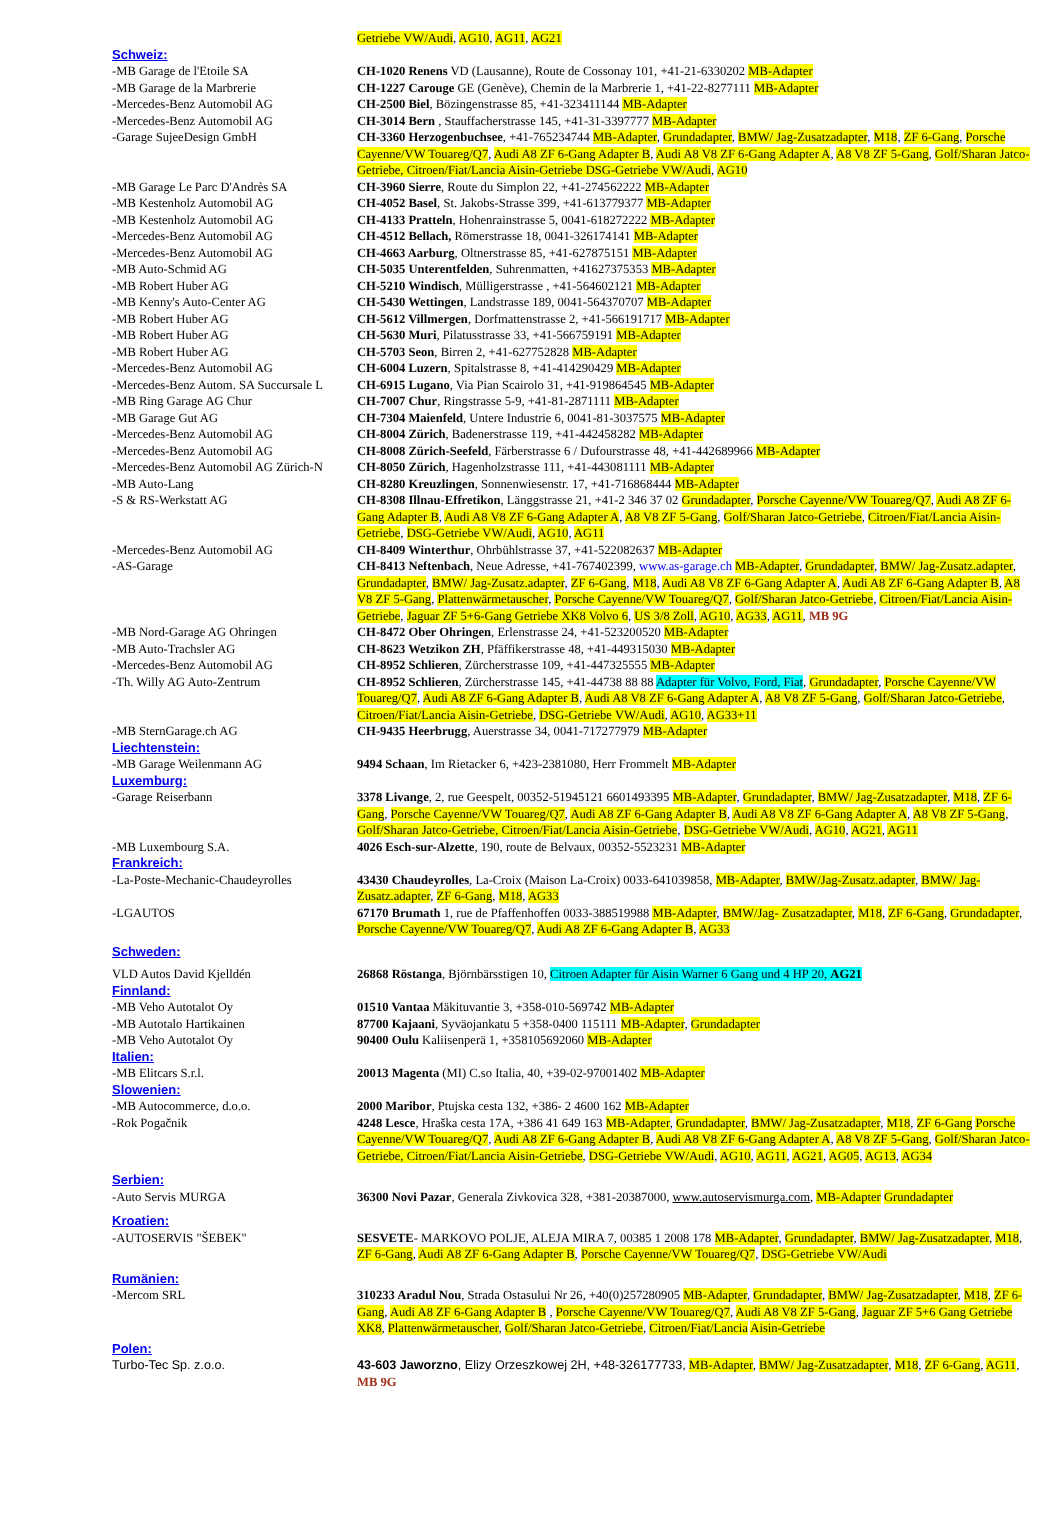| | Getriebe VW/Audi , AG10 , AG11 , AG21 |
| Schweiz: | |
| -MB Garage de l'Etoile SA | CH-1020 Renens VD (Lausanne), Route de Cossonay 101, +41-21-6330202 MB-Adapter |
| -MB Garage de la Marbrerie | CH-1227 Carouge GE (Genève), Chemin de la Marbrerie 1, +41-22-8277111 MB-Adapter |
| -Mercedes-Benz Automobil AG | CH-2500 Biel , Bözingenstrasse 85, +41-323411144 MB-Adapter |
| -Mercedes-Benz Automobil AG | CH-3014 Bern , Stauffacherstrasse 145, +41-31-3397777 MB-Adapter |
| -Garage SujeeDesign GmbH | CH-3360 Herzogenbuchsee , +41-765234744 MB-Adapter , Grundadapter , BMW/ Jag-Zusatzadapter , M18 , ZF 6-Gang , Porsche Cayenne/VW Touareg/Q7 , Audi A8 ZF 6-Gang Adapter B , Audi A8 V8 ZF 6-Gang Adapter A , A8 V8 ZF 5-Gang , Golf/Sharan Jatco-Getriebe, Citroen/Fiat/Lancia Aisin-Getriebe DSG-Getriebe VW/Audi , AG10 |
| -MB Garage Le Parc D'Andrès SA | CH-3960 Sierre , Route du Simplon 22, +41-274562222 MB-Adapter |
| -MB Kestenholz Automobil AG | CH-4052 Basel , St. Jakobs-Strasse 399, +41-613779377 MB-Adapter |
| -MB Kestenholz Automobil AG | CH-4133 Pratteln , Hohenrainstrasse 5, 0041-618272222 MB-Adapter |
| -Mercedes-Benz Automobil AG | CH-4512 Bellach, Römerstrasse 18, 0041-326174141 MB-Adapter |
| -Mercedes-Benz Automobil AG | CH-4663 Aarburg , Oltnerstrasse 85, +41-627875151 MB-Adapter |
| -MB Auto-Schmid AG | CH-5035 Unterentfelden , Suhrenmatten, +41627375353 MB-Adapter |
| -MB Robert Huber AG | CH-5210 Windisch , Mülligerstrasse , +41-564602121 MB-Adapter |
| -MB Kenny's Auto-Center AG | CH-5430 Wettingen , Landstrasse 189, 0041-564370707 MB-Adapter |
| -MB Robert Huber AG | CH-5612 Villmergen , Dorfmattenstrasse 2, +41-566191717 MB-Adapter |
| -MB Robert Huber AG | CH-5630 Muri , Pilatusstrasse 33, +41-566759191 MB-Adapter |
| -MB Robert Huber AG | CH-5703 Seon , Birren 2, +41-627752828 MB-Adapter |
| -Mercedes-Benz Automobil AG | CH-6004 Luzern , Spitalstrasse 8, +41-414290429 MB-Adapter |
| -Mercedes-Benz Autom. SA Succursale L | CH-6915 Lugano , Via Pian Scairolo 31, +41-919864545 MB-Adapter |
| -MB Ring Garage AG Chur | CH-7007 Chur , Ringstrasse 5-9, +41-81-2871111 MB-Adapter |
| -MB Garage Gut AG | CH-7304 Maienfeld , Untere Industrie 6, 0041-81-3037575 MB-Adapter |
| -Mercedes-Benz Automobil AG | CH-8004 Zürich , Badenerstrasse 119, +41-442458282 MB-Adapter |
| -Mercedes-Benz Automobil AG | CH-8008 Zürich-Seefeld , Färberstrasse 6 / Dufourstrasse 48, +41-442689966 MB-Adapter |
| -Mercedes-Benz Automobil AG Zürich-N | CH-8050 Zürich , Hagenholzstrasse 111, +41-443081111 MB-Adapter |
| -MB Auto-Lang | CH-8280 Kreuzlingen , Sonnenwiesenstr. 17, +41-716868444 MB-Adapter |
| -S & RS-Werkstatt AG | CH-8308 Illnau-Effretikon , Länggstrasse 21, +41-2 346 37 02 Grundadapter , Porsche Cayenne/VW Touareg/Q7 , Audi A8 ZF 6-Gang Adapter B , Audi A8 V8 ZF 6-Gang Adapter A , A8 V8 ZF 5-Gang , Golf/Sharan Jatco-Getriebe , Citroen/Fiat/Lancia Aisin-Getriebe , DSG-Getriebe VW/Audi , AG10 , AG11 |
| -Mercedes-Benz Automobil AG | CH-8409 Winterthur , Ohrbühlstrasse 37, +41-522082637 MB-Adapter |
| -AS-Garage | CH-8413 Neftenbach , Neue Adresse, +41-767402399, www.as-garage.ch MB-Adapter , Grundadapter , BMW/ Jag-Zusatz.adapter , Grundadapter , BMW/ Jag-Zusatz.adapter , ZF 6-Gang , M18 , Audi A8 V8 ZF 6-Gang Adapter A , Audi A8 ZF 6-Gang Adapter B , A8 V8 ZF 5-Gang , Plattenwärmetauscher , Porsche Cayenne/VW Touareg/Q7 , Golf/Sharan Jatco-Getriebe , Citroen/Fiat/Lancia Aisin-Getriebe , Jaguar ZF 5+6-Gang Getriebe XK8 Volvo 6 , US 3/8 Zoll , AG10 , AG33 , AG11 , MB 9G |
| -MB Nord-Garage AG Ohringen | CH-8472 Ober Ohringen , Erlenstrasse 24, +41-523200520 MB-Adapter |
| -MB Auto-Trachsler AG | CH-8623 Wetzikon ZH , Pfäffikerstrasse 48, +41-449315030 MB-Adapter |
| -Mercedes-Benz Automobil AG | CH-8952 Schlieren , Zürcherstrasse 109, +41-447325555 MB-Adapter |
| -Th. Willy AG Auto-Zentrum | CH-8952 Schlieren , Zürcherstrasse 145, +41-44738 88 88 Adapter für Volvo, Ford, Fiat , Grundadapter , Porsche Cayenne/VW Touareg/Q7 , Audi A8 ZF 6-Gang Adapter B , Audi A8 V8 ZF 6-Gang Adapter A , A8 V8 ZF 5-Gang , Golf/Sharan Jatco-Getriebe , Citroen/Fiat/Lancia Aisin-Getriebe , DSG-Getriebe VW/Audi , AG10 , AG33+11 |
| -MB SternGarage.ch AG | CH-9435 Heerbrugg , Auerstrasse 34, 0041-717277979 MB-Adapter |
| Liechtenstein: | |
| -MB Garage Weilenmann AG | 9494 Schaan , Im Rietacker 6, +423-2381080, Herr Frommelt MB-Adapter |
| Luxemburg: | |
| -Garage Reiserbann | 3378 Livange , 2, rue Geespelt, 00352-51945121 6601493395 MB-Adapter , Grundadapter , BMW/ Jag-Zusatzadapter , M18 , ZF 6- Gang , Porsche Cayenne/VW Touareg/Q7 , Audi A8 ZF 6-Gang Adapter B , Audi A8 V8 ZF 6-Gang Adapter A , A8 V8 ZF 5-Gang , Golf/Sharan Jatco-Getriebe, Citroen/Fiat/Lancia Aisin-Getriebe , DSG-Getriebe VW/Audi , AG10 , AG21 , AG11 |
| -MB Luxembourg S.A. | 4026 Esch-sur-Alzette , 190, route de Belvaux, 00352-5523231 MB-Adapter |
| Frankreich: | |
| -La-Poste-Mechanic-Chaudeyrolles | 43430 Chaudeyrolles , La-Croix (Maison La-Croix) 0033-641039858, MB-Adapter , BMW/Jag-Zusatz.adapter , BMW/ Jag-Zusatz.adapter , ZF 6-Gang , M18 , AG33 |
| -LGAUTOS | 67170 Brumath 1, rue de Pfaffenhoffen 0033-388519988 MB-Adapter , BMW/Jag- Zusatzadapter , M18 , ZF 6-Gang , Grundadapter , Porsche Cayenne/VW Touareg/Q7 , Audi A8 ZF 6-Gang Adapter B , AG33 |
| Schweden: | |
| VLD Autos David Kjelldén | 26868 Röstanga , Björnbärsstigen 10, Citroen Adapter für Aisin Warner 6 Gang und 4 HP 20, AG21 |
| Finnland: | |
| -MB Veho Autotalot Oy | 01510 Vantaa Mäkituvantie 3, +358-010-569742 MB-Adapter |
| -MB Autotalo Hartikainen | 87700 Kajaani , Syväojankatu 5 +358-0400 115111 MB-Adapter , Grundadapter |
| -MB Veho Autotalot Oy | 90400 Oulu Kaliisenperä 1, +358105692060 MB-Adapter |
| Italien: | |
| -MB Elitcars S.r.l. | 20013 Magenta (MI) C.so Italia, 40, +39-02-97001402 MB-Adapter |
| Slowenien: | |
| -MB Autocommerce, d.o.o. | 2000 Maribor , Ptujska cesta 132, +386- 2 4600 162 MB-Adapter |
| -Rok Pogačnik | 4248 Lesce , Hraška cesta 17A, +386 41 649 163 MB-Adapter , Grundadapter , BMW/ Jag-Zusatzadapter , M18 , ZF 6-Gang Porsche Cayenne/VW Touareg/Q7 , Audi A8 ZF 6-Gang Adapter B , Audi A8 V8 ZF 6-Gang Adapter A , A8 V8 ZF 5-Gang , Golf/Sharan Jatco-Getriebe, Citroen/Fiat/Lancia Aisin-Getriebe , DSG-Getriebe VW/Audi , AG10 , AG11 , AG21 , AG05 , AG13 , AG34 |
| Serbien: | |
| -Auto Servis MURGA | 36300 Novi Pazar , Generala Zivkovica 328, +381-20387000, www.autoservismurga.com , MB-Adapter Grundadapter |
| Kroatien: | |
| -AUTOSERVIS "ŠEBEK" | SESVETE - MARKOVO POLJE, ALEJA MIRA 7, 00385 1 2008 178 MB-Adapter , Grundadapter , BMW/ Jag-Zusatzadapter , M18 , ZF 6-Gang , Audi A8 ZF 6-Gang Adapter B , Porsche Cayenne/VW Touareg/Q7 , DSG-Getriebe VW/Audi |
| Rumänien: | |
| -Mercom SRL | 310233 Aradul Nou , Strada Ostasului Nr 26, +40(0)257280905 MB-Adapter , Grundadapter , BMW/ Jag-Zusatzadapter , M18 , ZF 6-Gang , Audi A8 ZF 6-Gang Adapter B , Porsche Cayenne/VW Touareg/Q7 , Audi A8 V8 ZF 5-Gang , Jaguar ZF 5+6 Gang Getriebe XK8 , Plattenwärmetauscher , Golf/Sharan Jatco-Getriebe , Citroen/Fiat/Lancia Aisin-Getriebe |
| Polen: | |
| Turbo-Tec Sp. z.o.o. | 43-603 Jaworzno , Elizy Orzeszkowej 2H, +48-326177733, MB-Adapter , BMW/ Jag-Zusatzadapter , M18 , ZF 6-Gang , AG11 , MB 9G |